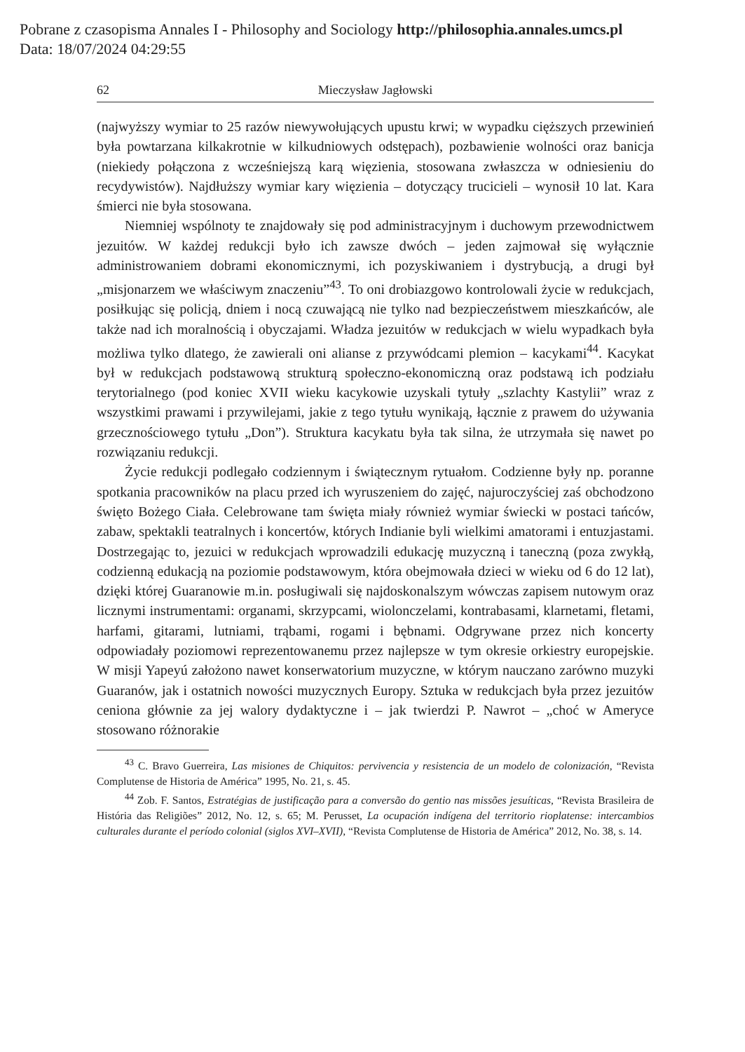Pobrane z czasopisma Annales I - Philosophy and Sociology http://philosophia.annales.umcs.pl
Data: 18/07/2024 04:29:55
62 Mieczysław Jagłowski
(najwyższy wymiar to 25 razów niewywołujących upustu krwi; w wypadku cięższych przewinień była powtarzana kilkakrotnie w kilkudniowych odstępach), pozbawienie wolności oraz banicja (niekiedy połączona z wcześniejszą karą więzienia, stosowana zwłaszcza w odniesieniu do recydywistów). Najdłuższy wymiar kary więzienia – dotyczący trucicieli – wynosił 10 lat. Kara śmierci nie była stosowana.
Niemniej wspólnoty te znajdowały się pod administracyjnym i duchowym przewodnictwem jezuitów. W każdej redukcji było ich zawsze dwóch – jeden zajmował się wyłącznie administrowaniem dobrami ekonomicznymi, ich pozyskiwaniem i dystrybucją, a drugi był „misjonarzem we właściwym znaczeniu”<sup>43</sup>. To oni drobiazgowo kontrolowali życie w redukcjach, posiłkując się policją, dniem i nocą czuwającą nie tylko nad bezpieczeństwem mieszkańców, ale także nad ich moralnością i obyczajami. Władza jezuitów w redukcjach w wielu wypadkach była możliwa tylko dlatego, że zawierali oni alianse z przywódcami plemion – kacykami<sup>44</sup>. Kacykat był w redukcjach podstawową strukturą społeczno-ekonomiczną oraz podstawą ich podziału terytorialnego (pod koniec XVII wieku kacykowie uzyskali tytuły „szlachty Kastylii” wraz z wszystkimi prawami i przywilejami, jakie z tego tytułu wynikają, łącznie z prawem do używania grzecznościowego tytułu „Don”). Struktura kacykatu była tak silna, że utrzymała się nawet po rozwiązaniu redukcji.
Życie redukcji podlegało codziennym i świątecznym rytuałom. Codzienne były np. poranne spotkania pracowników na placu przed ich wyruszeniem do zajęć, najuroczyściej zaś obchodzono święto Bożego Ciała. Celebrowane tam święta miały również wymiar świecki w postaci tańców, zabaw, spektakli teatralnych i koncertów, których Indianie byli wielkimi amatorami i entuzjastami. Dostrzegając to, jezuici w redukcjach wprowadzili edukację muzyczną i taneczną (poza zwykłą, codzienną edukacją na poziomie podstawowym, która obejmowała dzieci w wieku od 6 do 12 lat), dzięki której Guaranowie m.in. posługiwali się najdoskonalszym wówczas zapisem nutowym oraz licznymi instrumentami: organami, skrzypcami, wiolonczelami, kontrabasami, klarnetami, fletami, harfami, gitarami, lutniami, trąbami, rogami i bębnami. Odgrywane przez nich koncerty odpowiadały poziomowi reprezentowanemu przez najlepsze w tym okresie orkiestry europejskie. W misji Yapeyú założono nawet konserwatorium muzyczne, w którym nauczano zarówno muzyki Guaranów, jak i ostatnich nowości muzycznych Europy. Sztuka w redukcjach była przez jezuitów ceniona głównie za jej walory dydaktyczne i – jak twierdzi P. Nawrot – „choć w Ameryce stosowano różnorakie
<sup>43</sup> C. Bravo Guerreira, Las misiones de Chiquitos: pervivencia y resistencia de un modelo de colonización, “Revista Complutense de Historia de América” 1995, No. 21, s. 45.
<sup>44</sup> Zob. F. Santos, Estratégias de justificação para a conversão do gentio nas missões jesuíticas, “Revista Brasileira de História das Religiões” 2012, No. 12, s. 65; M. Perusset, La ocupación indígena del territorio rioplatense: intercambios culturales durante el período colonial (siglos XVI–XVII), “Revista Complutense de Historia de América” 2012, No. 38, s. 14.